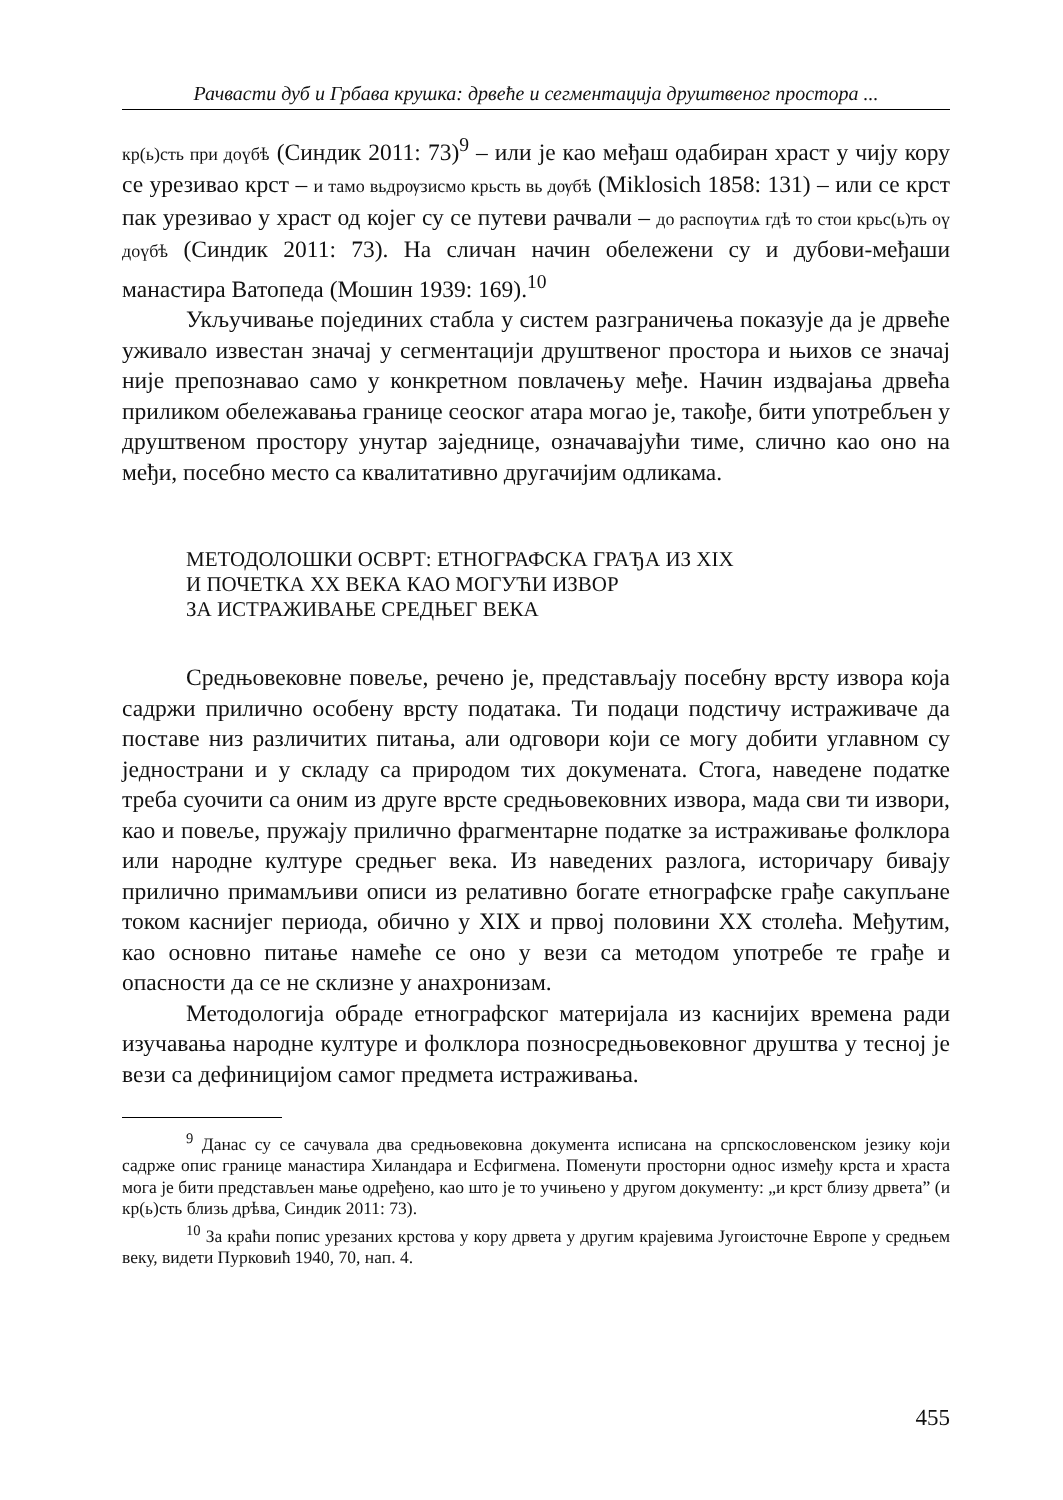Рачвасти дуб и Грбава крушка: дрвеће и сегментација друштвеног простора ...
кр(ь)сть при доүбѣ (Синдик 2011: 73)<sup>9</sup> – или је као међаш одабиран храст у чију кору се урезивао крст – и тамо вьдрѹзисмо крьсть вь дѹбѣ (Miklosich 1858: 131) – или се крст пак урезивао у храст од којег су се путеви рачвали – до распоүтиѧ гдѣ то стои крьс(ь)ть оү доүбѣ (Синдик 2011: 73). На сличан начин обележени су и дубови-међаши манастира Ватопеда (Мошин 1939: 169).<sup>10</sup>
Укључивање појединих стабла у систем разграничења показује да је дрвеће уживало известан значај у сегментацији друштвеног простора и њихов се значај није препознавао само у конкретном повлачењу међе. Начин издвајања дрвећа приликом обележавања границе сеоског атара могао је, такође, бити употребљен у друштвеном простору унутар заједнице, означавајући тиме, слично као оно на међи, посебно место са квалитативно другачијим одликама.
МЕТОДОЛОШКИ ОСВРТ: ЕТНОГРАФСКА ГРАЂА ИЗ XIX
И ПОЧЕТКА XX ВЕКА КАО МОГУЋИ ИЗВОР
ЗА ИСТРАЖИВАЊЕ СРЕДЊЕГ ВЕКА
Средњовековне повеље, речено је, представљају посебну врсту извора која садржи прилично особену врсту података. Ти подаци подстичу истраживаче да поставе низ различитих питања, али одговори који се могу добити углавном су једнострани и у складу са природом тих докумената. Стога, наведене податке треба суочити са оним из друге врсте средњовековних извора, мада сви ти извори, као и повеље, пружају прилично фрагментарне податке за истраживање фолклора или народне културе средњег века. Из наведених разлога, историчару бивају прилично примамљиви описи из релативно богате етнографске грађе сакупљане током каснијег периода, обично у XIX и првој половини XX столећа. Међутим, као основно питање намеће се оно у вези са методом употребе те грађе и опасности да се не склизне у анахронизам.
Методологија обраде етнографског материјала из каснијих времена ради изучавања народне културе и фолклора позносредњовековног друштва у тесној је вези са дефиницијом самог предмета истраживања.
<sup>9</sup> Данас су се сачувала два средњовековна документа исписана на српскословенском језику који садрже опис границе манастира Хиландара и Есфигмена. Поменути просторни однос између крста и храста мога је бити представљен мање одређено, као што је то учињено у другом документу: „и крст близу дрвета” (и кр(ь)сть близь дрѣва, Синдик 2011: 73).
<sup>10</sup> За краћи попис урезаних крстова у кору дрвета у другим крајевима Југоисточне Европе у средњем веку, видети Пурковић 1940, 70, нап. 4.
455